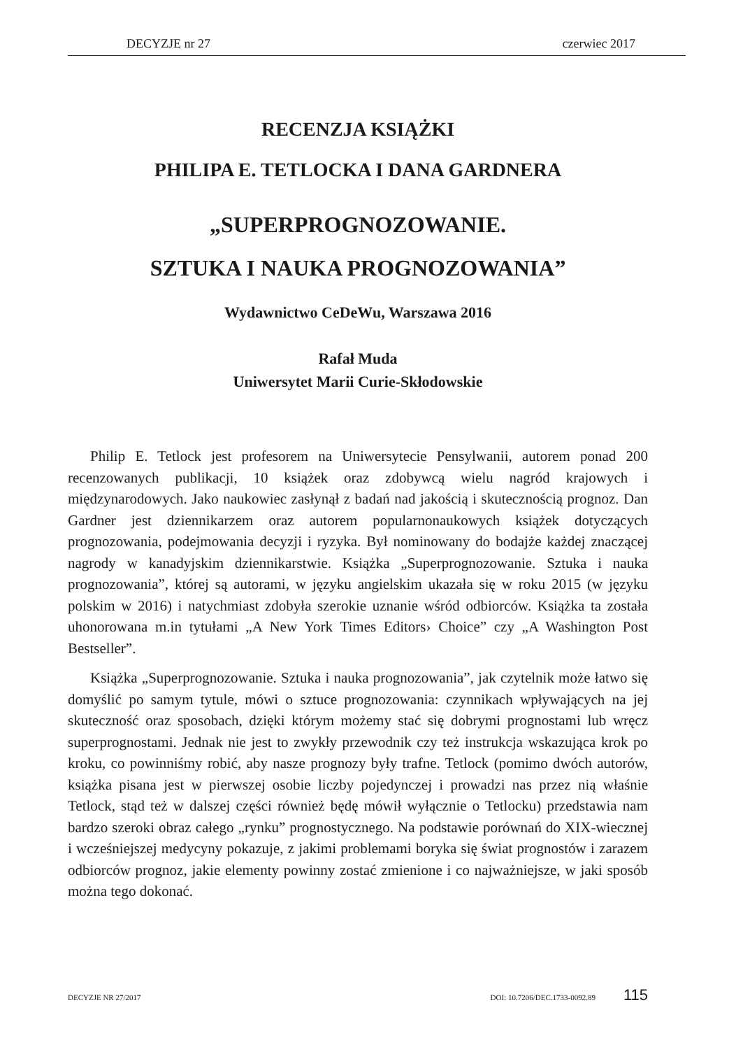DECYZJE nr 27 czerwiec 2017
RECENZJA KSIĄŻKI
PHILIPA E. TETLOCKA I DANA GARDNERA
„SUPERPROGNOZOWANIE.
SZTUKA I NAUKA PROGNOZOWANIA”
Wydawnictwo CeDeWu, Warszawa 2016
Rafał Muda
Uniwersytet Marii Curie-Skłodowskie
Philip E. Tetlock jest profesorem na Uniwersytecie Pensylwanii, autorem ponad 200 recenzowanych publikacji, 10 książek oraz zdobywcą wielu nagród krajowych i międzynarodowych. Jako naukowiec zasłynął z badań nad jakością i skutecznością prognoz. Dan Gardner jest dziennikarzem oraz autorem popularnonaukowych książek dotyczących prognozowania, podejmowania decyzji i ryzyka. Był nominowany do bodajże każdej znaczącej nagrody w kanadyjskim dziennikarstwie. Książka „Superprognozowanie. Sztuka i nauka prognozowania”, której są autorami, w języku angielskim ukazała się w roku 2015 (w języku polskim w 2016) i natychmiast zdobyła szerokie uznanie wśród odbiorców. Książka ta została uhonorowana m.in tytułami „A New York Times Editors› Choice” czy „A Washington Post Bestseller”.
Książka „Superprognozowanie. Sztuka i nauka prognozowania”, jak czytelnik może łatwo się domyślić po samym tytule, mówi o sztuce prognozowania: czynnikach wpływających na jej skuteczność oraz sposobach, dzięki którym możemy stać się dobrymi prognostami lub wręcz superprognostami. Jednak nie jest to zwykły przewodnik czy też instrukcja wskazująca krok po kroku, co powinniśmy robić, aby nasze prognozy były trafne. Tetlock (pomimo dwóch autorów, książka pisana jest w pierwszej osobie liczby pojedynczej i prowadzi nas przez nią właśnie Tetlock, stąd też w dalszej części również będę mówił wyłącznie o Tetlocku) przedstawia nam bardzo szeroki obraz całego „rynku” prognostycznego. Na podstawie porównań do XIX-wiecznej i wcześniejszej medycyny pokazuje, z jakimi problemami boryka się świat prognostów i zarazem odbiorców prognoz, jakie elementy powinny zostać zmienione i co najważniejsze, w jaki sposób można tego dokonać.
DECYZJE NR 27/2017 DOI: 10.7206/DEC.1733-0092.89 115